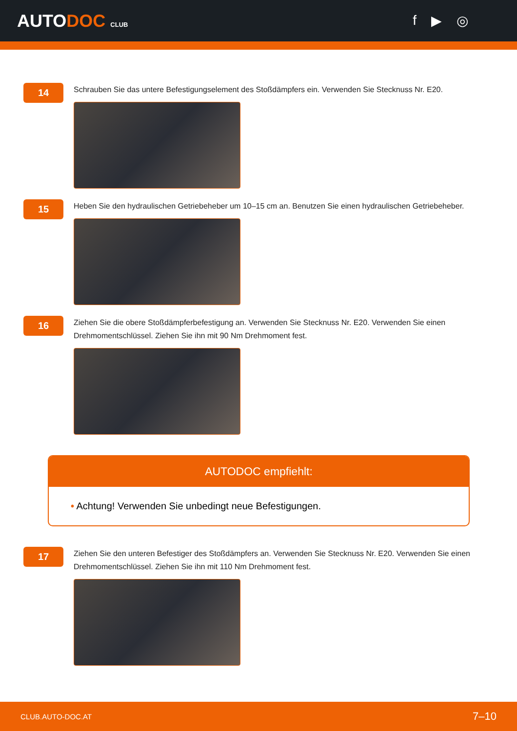AUTODOC CLUB
f ▶ ◎
14
Schrauben Sie das untere Befestigungselement des Stoßdämpfers ein. Verwenden Sie Stecknuss Nr. E20.
15
Heben Sie den hydraulischen Getriebeheber um 10–15 cm an. Benutzen Sie einen hydraulischen Getriebeheber.
16
Ziehen Sie die obere Stoßdämpferbefestigung an. Verwenden Sie Stecknuss Nr. E20. Verwenden Sie einen Drehmomentschlüssel. Ziehen Sie ihn mit 90 Nm Drehmoment fest.
AUTODOC empfiehlt:
• Achtung! Verwenden Sie unbedingt neue Befestigungen.
17
Ziehen Sie den unteren Befestiger des Stoßdämpfers an. Verwenden Sie Stecknuss Nr. E20. Verwenden Sie einen Drehmomentschlüssel. Ziehen Sie ihn mit 110 Nm Drehmoment fest.
CLUB.AUTO-DOC.AT 7–10